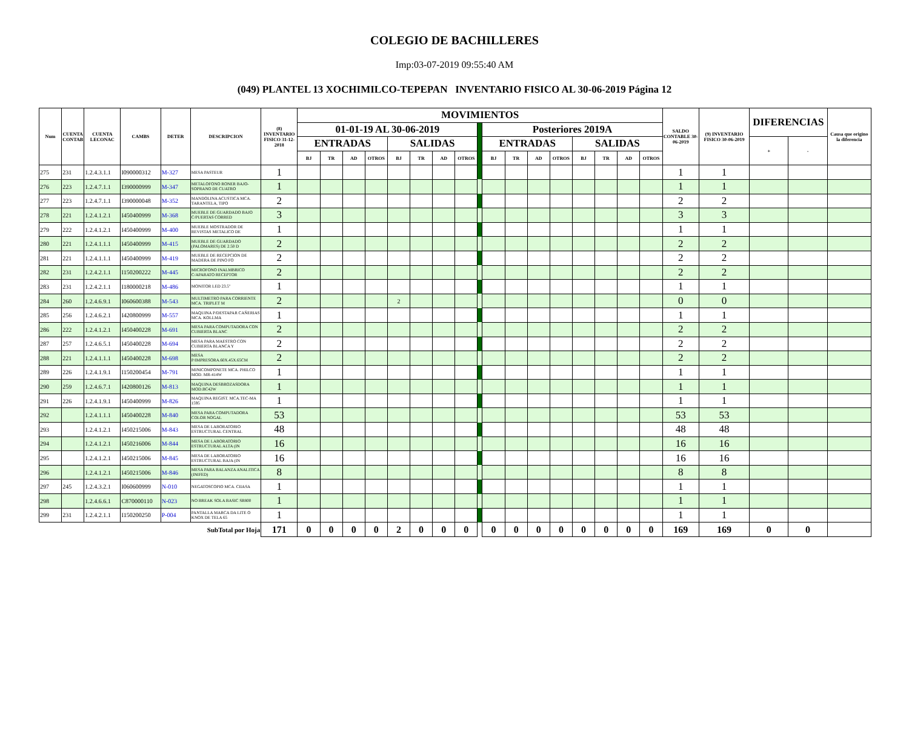COLEGIO DE BACHILLERES
Imp:03-07-2019 09:55:40 AM
(049) PLANTEL 13 XOCHIMILCO-TEPEPAN INVENTARIO FISICO AL 30-06-2019 Página 12
| Num | CUENTA CONTAB | CUENTA LECONAC | CAMBS | DETER | DESCRIPCION | (8) INVENTARIO FISICO 31-12-2018 | MOVIMIENTOS | | | | | | | | | | | | | | | | | SALDO CONTABLE 30-06-2019 | (9) INVENTARIO FISICO 30-06-2019 | DIFERENCIAS | | Causa que origino la diferencia |
| --- | --- | --- | --- | --- | --- | --- | --- | --- | --- | --- | --- | --- | --- | --- | --- | --- | --- | --- | --- | --- | --- | --- | --- | --- | --- | --- | --- | --- |
| | | | | | | | 01-01-19 AL 30-06-2019 | | | | | | | | | Posteriores 2019A | | | | | | | | | | | | |
| | | | | | | | ENTRADAS | | | | SALIDAS | | | | | ENTRADAS | | | | SALIDAS | | | | | | + | - | |
| | | | | | | | BJ | TR | AD | OTROS | BJ | TR | AD | OTROS | | BJ | TR | AD | OTROS | BJ | TR | AD | OTROS | | | | | |
| 275 | 231 | 1.2.4.3.1.1 | I090000312 | M-327 | MESA PASTEUR | 1 | | | | | | | | | | | | | | | | | | 1 | 1 | | | |
| 276 | 223 | 1.2.4.7.1.1 | I390000999 | M-347 | METALOFONO RONER BAJO-SOPRANO DE CUATRO | 1 | | | | | | | | | | | | | | | | | | 1 | 1 | | | |
| 277 | 223 | 1.2.4.7.1.1 | I390000048 | M-352 | MANDOLINA ACUSTICA MCA. TARANTELA, TIPO | 2 | | | | | | | | | | | | | | | | | | 2 | 2 | | | |
| 278 | 221 | 1.2.4.1.2.1 | I450400999 | M-368 | MUEBLE DE GUARDADO BAJO C/PUERTAS CORRED | 3 | | | | | | | | | | | | | | | | | | 3 | 3 | | | |
| 279 | 222 | 1.2.4.1.2.1 | I450400999 | M-400 | MUEBLE MOSTRADOR DE REVISTAS METALICO DE | 1 | | | | | | | | | | | | | | | | | | 1 | 1 | | | |
| 280 | 221 | 1.2.4.1.1.1 | I450400999 | M-415 | MUEBLE DE GUARDADO (PALOMARES) DE 2.50 D | 2 | | | | | | | | | | | | | | | | | | 2 | 2 | | | |
| 281 | 221 | 1.2.4.1.1.1 | I450400999 | M-419 | MUEBLE DE RECEPCION DE MADERA DE PINO FO | 2 | | | | | | | | | | | | | | | | | | 2 | 2 | | | |
| 282 | 231 | 1.2.4.2.1.1 | I150200222 | M-445 | MICROFONO INALMBRICO C/APARATO RECEPTOR | 2 | | | | | | | | | | | | | | | | | | 2 | 2 | | | |
| 283 | 231 | 1.2.4.2.1.1 | I180000218 | M-486 | MONITOR LED 23.5" | 1 | | | | | | | | | | | | | | | | | | 1 | 1 | | | |
| 284 | 260 | 1.2.4.6.9.1 | I060600388 | M-543 | MULTIMETRO PARA CORRIENTE MCA. TRIPLET M | 2 | | | | | 2 | | | | | | | | | | | | | 0 | 0 | | | |
| 285 | 256 | 1.2.4.6.2.1 | I420800999 | M-557 | MAQUINA P/DESTAPAR CAÑERIAS MCA. KOLLMA | 1 | | | | | | | | | | | | | | | | | | 1 | 1 | | | |
| 286 | 222 | 1.2.4.1.2.1 | I450400228 | M-691 | MESA PARA COMPUTADORA CON CUBIERTA BLANC | 2 | | | | | | | | | | | | | | | | | | 2 | 2 | | | |
| 287 | 257 | 1.2.4.6.5.1 | I450400228 | M-694 | MESA PARA MAESTRO CON CUBIERTA BLANCA Y | 2 | | | | | | | | | | | | | | | | | | 2 | 2 | | | |
| 288 | 221 | 1.2.4.1.1.1 | I450400228 | M-698 | MESA P/IMPRESORA.60X.45X.65CM | 2 | | | | | | | | | | | | | | | | | | 2 | 2 | | | |
| 289 | 226 | 1.2.4.1.9.1 | I150200454 | M-791 | MINICOMPONETE MCA. PHILCO MOD. MR-414W | 1 | | | | | | | | | | | | | | | | | | 1 | 1 | | | |
| 290 | 259 | 1.2.4.6.7.1 | I420800126 | M-813 | MAQUINA DESBROZASDORA MOD.BC42W | 1 | | | | | | | | | | | | | | | | | | 1 | 1 | | | |
| 291 | 226 | 1.2.4.1.9.1 | I450400999 | M-826 | MAQUINA REGIST. MCA.TEC-MA 1595 | 1 | | | | | | | | | | | | | | | | | | 1 | 1 | | | |
| 292 | | 1.2.4.1.1.1 | I450400228 | M-840 | MESA PARA COMPUTADORA COLOR NOGAL | 53 | | | | | | | | | | | | | | | | | | 53 | 53 | | | |
| 293 | | 1.2.4.1.2.1 | I450215006 | M-843 | MESA DE LABORATORIO ESTRUCTURAL CENTRAL | 48 | | | | | | | | | | | | | | | | | | 48 | 48 | | | |
| 294 | | 1.2.4.1.2.1 | I450216006 | M-844 | MESA DE LABORATORIO ESTRUCTURAL ALTA (IN | 16 | | | | | | | | | | | | | | | | | | 16 | 16 | | | |
| 295 | | 1.2.4.1.2.1 | I450215006 | M-845 | MESA DE LABORATORIO ESTRUCTURAL BAJA (IN | 16 | | | | | | | | | | | | | | | | | | 16 | 16 | | | |
| 296 | | 1.2.4.1.2.1 | I450215006 | M-846 | MESA PARA BALANZA ANALITICA (INIFED) | 8 | | | | | | | | | | | | | | | | | | 8 | 8 | | | |
| 297 | 245 | 1.2.4.3.2.1 | I060600999 | N-010 | NEGATOSCOPIO MCA. CIIASA | 1 | | | | | | | | | | | | | | | | | | 1 | 1 | | | |
| 298 | | 1.2.4.6.6.1 | C870000110 | N-023 | NO BREAK SOLA BASIC SR800 | 1 | | | | | | | | | | | | | | | | | | 1 | 1 | | | |
| 299 | 231 | 1.2.4.2.1.1 | I150200250 | P-004 | PANTALLA MARCA DA LITE O KNOX DE TELA 65 | 1 | | | | | | | | | | | | | | | | | | 1 | 1 | | | |
| SubTotal por Hoja | | | | | | 171 | 0 | 0 | 0 | 0 | 2 | 0 | 0 | 0 | | 0 | 0 | 0 | 0 | 0 | 0 | 0 | 0 | 169 | 169 | 0 | 0 | |